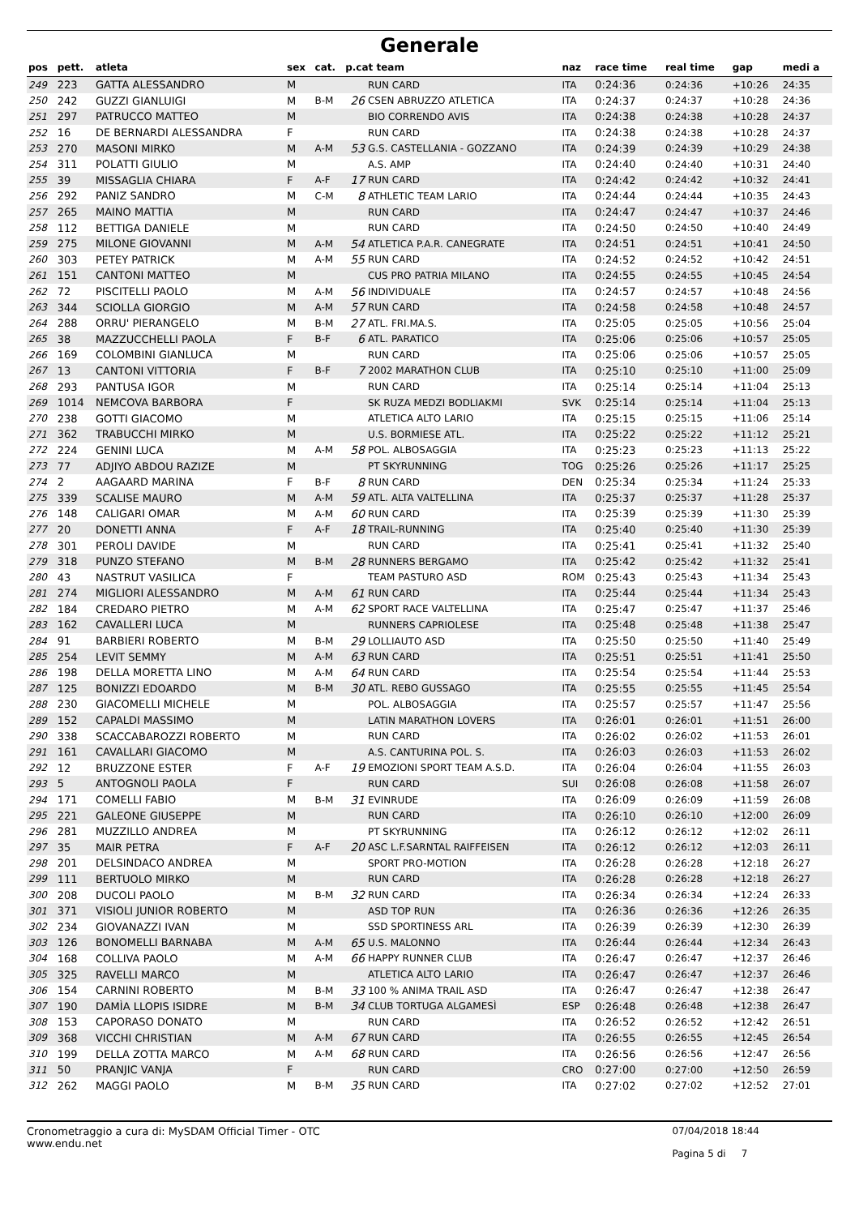Generale
| pos | pett. | atleta | sex | cat. | p.cat team | | naz | race time | real time | gap | medi a |
| --- | --- | --- | --- | --- | --- | --- | --- | --- | --- | --- | --- |
| 249 | 223 | GATTA ALESSANDRO | M | | | RUN CARD | ITA | 0:24:36 | 0:24:36 | +10:26 | 24:35 |
| 250 | 242 | GUZZI GIANLUIGI | M | B-M | 26 | CSEN ABRUZZO ATLETICA | ITA | 0:24:37 | 0:24:37 | +10:28 | 24:36 |
| 251 | 297 | PATRUCCO MATTEO | M | | | BIO CORRENDO AVIS | ITA | 0:24:38 | 0:24:38 | +10:28 | 24:37 |
| 252 | 16 | DE BERNARDI ALESSANDRA | F | | | RUN CARD | ITA | 0:24:38 | 0:24:38 | +10:28 | 24:37 |
| 253 | 270 | MASONI MIRKO | M | A-M | 53 | G.S. CASTELLANIA - GOZZANO | ITA | 0:24:39 | 0:24:39 | +10:29 | 24:38 |
| 254 | 311 | POLATTI GIULIO | M | | | A.S. AMP | ITA | 0:24:40 | 0:24:40 | +10:31 | 24:40 |
| 255 | 39 | MISSAGLIA CHIARA | F | A-F | 17 | RUN CARD | ITA | 0:24:42 | 0:24:42 | +10:32 | 24:41 |
| 256 | 292 | PANIZ SANDRO | M | C-M | 8 | ATHLETIC TEAM LARIO | ITA | 0:24:44 | 0:24:44 | +10:35 | 24:43 |
| 257 | 265 | MAINO MATTIA | M | | | RUN CARD | ITA | 0:24:47 | 0:24:47 | +10:37 | 24:46 |
| 258 | 112 | BETTIGA DANIELE | M | | | RUN CARD | ITA | 0:24:50 | 0:24:50 | +10:40 | 24:49 |
| 259 | 275 | MILONE GIOVANNI | M | A-M | 54 | ATLETICA P.A.R. CANEGRATE | ITA | 0:24:51 | 0:24:51 | +10:41 | 24:50 |
| 260 | 303 | PETEY PATRICK | M | A-M | 55 | RUN CARD | ITA | 0:24:52 | 0:24:52 | +10:42 | 24:51 |
| 261 | 151 | CANTONI MATTEO | M | | | CUS PRO PATRIA MILANO | ITA | 0:24:55 | 0:24:55 | +10:45 | 24:54 |
| 262 | 72 | PISCITELLI PAOLO | M | A-M | 56 | INDIVIDUALE | ITA | 0:24:57 | 0:24:57 | +10:48 | 24:56 |
| 263 | 344 | SCIOLLA GIORGIO | M | A-M | 57 | RUN CARD | ITA | 0:24:58 | 0:24:58 | +10:48 | 24:57 |
| 264 | 288 | ORRU' PIERANGELO | M | B-M | 27 | ATL. FRI.MA.S. | ITA | 0:25:05 | 0:25:05 | +10:56 | 25:04 |
| 265 | 38 | MAZZUCCHELLI PAOLA | F | B-F | 6 | ATL. PARATICO | ITA | 0:25:06 | 0:25:06 | +10:57 | 25:05 |
| 266 | 169 | COLOMBINI GIANLUCA | M | | | RUN CARD | ITA | 0:25:06 | 0:25:06 | +10:57 | 25:05 |
| 267 | 13 | CANTONI VITTORIA | F | B-F | 7 | 2002 MARATHON CLUB | ITA | 0:25:10 | 0:25:10 | +11:00 | 25:09 |
| 268 | 293 | PANTUSA IGOR | M | | | RUN CARD | ITA | 0:25:14 | 0:25:14 | +11:04 | 25:13 |
| 269 | 1014 | NEMCOVA BARBORA | F | | | SK RUZA MEDZI BODLIAKMI | SVK | 0:25:14 | 0:25:14 | +11:04 | 25:13 |
| 270 | 238 | GOTTI GIACOMO | M | | | ATLETICA ALTO LARIO | ITA | 0:25:15 | 0:25:15 | +11:06 | 25:14 |
| 271 | 362 | TRABUCCHI MIRKO | M | | | U.S. BORMIESE ATL. | ITA | 0:25:22 | 0:25:22 | +11:12 | 25:21 |
| 272 | 224 | GENINI LUCA | M | A-M | 58 | POL. ALBOSAGGIA | ITA | 0:25:23 | 0:25:23 | +11:13 | 25:22 |
| 273 | 77 | ADJIYO ABDOU RAZIZE | M | | | PT SKYRUNNING | TOG | 0:25:26 | 0:25:26 | +11:17 | 25:25 |
| 274 | 2 | AAGAARD MARINA | F | B-F | 8 | RUN CARD | DEN | 0:25:34 | 0:25:34 | +11:24 | 25:33 |
| 275 | 339 | SCALISE MAURO | M | A-M | 59 | ATL. ALTA VALTELLINA | ITA | 0:25:37 | 0:25:37 | +11:28 | 25:37 |
| 276 | 148 | CALIGARI OMAR | M | A-M | 60 | RUN CARD | ITA | 0:25:39 | 0:25:39 | +11:30 | 25:39 |
| 277 | 20 | DONETTI ANNA | F | A-F | 18 | TRAIL-RUNNING | ITA | 0:25:40 | 0:25:40 | +11:30 | 25:39 |
| 278 | 301 | PEROLI DAVIDE | M | | | RUN CARD | ITA | 0:25:41 | 0:25:41 | +11:32 | 25:40 |
| 279 | 318 | PUNZO STEFANO | M | B-M | 28 | RUNNERS BERGAMO | ITA | 0:25:42 | 0:25:42 | +11:32 | 25:41 |
| 280 | 43 | NASTRUT VASILICA | F | | | TEAM PASTURO ASD | ROM | 0:25:43 | 0:25:43 | +11:34 | 25:43 |
| 281 | 274 | MIGLIORI ALESSANDRO | M | A-M | 61 | RUN CARD | ITA | 0:25:44 | 0:25:44 | +11:34 | 25:43 |
| 282 | 184 | CREDARO PIETRO | M | A-M | 62 | SPORT RACE VALTELLINA | ITA | 0:25:47 | 0:25:47 | +11:37 | 25:46 |
| 283 | 162 | CAVALLERI LUCA | M | | | RUNNERS CAPRIOLESE | ITA | 0:25:48 | 0:25:48 | +11:38 | 25:47 |
| 284 | 91 | BARBIERI ROBERTO | M | B-M | 29 | LOLLIAUTO ASD | ITA | 0:25:50 | 0:25:50 | +11:40 | 25:49 |
| 285 | 254 | LEVIT SEMMY | M | A-M | 63 | RUN CARD | ITA | 0:25:51 | 0:25:51 | +11:41 | 25:50 |
| 286 | 198 | DELLA MORETTA LINO | M | A-M | 64 | RUN CARD | ITA | 0:25:54 | 0:25:54 | +11:44 | 25:53 |
| 287 | 125 | BONIZZI EDOARDO | M | B-M | 30 | ATL. REBO GUSSAGO | ITA | 0:25:55 | 0:25:55 | +11:45 | 25:54 |
| 288 | 230 | GIACOMELLI MICHELE | M | | | POL. ALBOSAGGIA | ITA | 0:25:57 | 0:25:57 | +11:47 | 25:56 |
| 289 | 152 | CAPALDI MASSIMO | M | | | LATIN MARATHON LOVERS | ITA | 0:26:01 | 0:26:01 | +11:51 | 26:00 |
| 290 | 338 | SCACCABAROZZI ROBERTO | M | | | RUN CARD | ITA | 0:26:02 | 0:26:02 | +11:53 | 26:01 |
| 291 | 161 | CAVALLARI GIACOMO | M | | | A.S. CANTURINA POL. S. | ITA | 0:26:03 | 0:26:03 | +11:53 | 26:02 |
| 292 | 12 | BRUZZONE ESTER | F | A-F | 19 | EMOZIONI SPORT TEAM A.S.D. | ITA | 0:26:04 | 0:26:04 | +11:55 | 26:03 |
| 293 | 5 | ANTOGNOLI PAOLA | F | | | RUN CARD | SUI | 0:26:08 | 0:26:08 | +11:58 | 26:07 |
| 294 | 171 | COMELLI FABIO | M | B-M | 31 | EVINRUDE | ITA | 0:26:09 | 0:26:09 | +11:59 | 26:08 |
| 295 | 221 | GALEONE GIUSEPPE | M | | | RUN CARD | ITA | 0:26:10 | 0:26:10 | +12:00 | 26:09 |
| 296 | 281 | MUZZILLO ANDREA | M | | | PT SKYRUNNING | ITA | 0:26:12 | 0:26:12 | +12:02 | 26:11 |
| 297 | 35 | MAIR PETRA | F | A-F | 20 | ASC L.F.SARNTAL RAIFFEISEN | ITA | 0:26:12 | 0:26:12 | +12:03 | 26:11 |
| 298 | 201 | DELSINDACO ANDREA | M | | | SPORT PRO-MOTION | ITA | 0:26:28 | 0:26:28 | +12:18 | 26:27 |
| 299 | 111 | BERTUOLO MIRKO | M | | | RUN CARD | ITA | 0:26:28 | 0:26:28 | +12:18 | 26:27 |
| 300 | 208 | DUCOLI PAOLO | M | B-M | 32 | RUN CARD | ITA | 0:26:34 | 0:26:34 | +12:24 | 26:33 |
| 301 | 371 | VISIOLI JUNIOR ROBERTO | M | | | ASD TOP RUN | ITA | 0:26:36 | 0:26:36 | +12:26 | 26:35 |
| 302 | 234 | GIOVANAZZI IVAN | M | | | SSD SPORTINESS ARL | ITA | 0:26:39 | 0:26:39 | +12:30 | 26:39 |
| 303 | 126 | BONOMELLI BARNABA | M | A-M | 65 | U.S. MALONNO | ITA | 0:26:44 | 0:26:44 | +12:34 | 26:43 |
| 304 | 168 | COLLIVA PAOLO | M | A-M | 66 | HAPPY RUNNER CLUB | ITA | 0:26:47 | 0:26:47 | +12:37 | 26:46 |
| 305 | 325 | RAVELLI MARCO | M | | | ATLETICA ALTO LARIO | ITA | 0:26:47 | 0:26:47 | +12:37 | 26:46 |
| 306 | 154 | CARNINI ROBERTO | M | B-M | 33 | 100 % ANIMA TRAIL ASD | ITA | 0:26:47 | 0:26:47 | +12:38 | 26:47 |
| 307 | 190 | DAMÌA LLOPIS ISIDRE | M | B-M | 34 | CLUB TORTUGA ALGAMESÌ | ESP | 0:26:48 | 0:26:48 | +12:38 | 26:47 |
| 308 | 153 | CAPORASO DONATO | M | | | RUN CARD | ITA | 0:26:52 | 0:26:52 | +12:42 | 26:51 |
| 309 | 368 | VICCHI CHRISTIAN | M | A-M | 67 | RUN CARD | ITA | 0:26:55 | 0:26:55 | +12:45 | 26:54 |
| 310 | 199 | DELLA ZOTTA MARCO | M | A-M | 68 | RUN CARD | ITA | 0:26:56 | 0:26:56 | +12:47 | 26:56 |
| 311 | 50 | PRANJIC VANJA | F | | | RUN CARD | CRO | 0:27:00 | 0:27:00 | +12:50 | 26:59 |
| 312 | 262 | MAGGI PAOLO | M | B-M | 35 | RUN CARD | ITA | 0:27:02 | 0:27:02 | +12:52 | 27:01 |
Cronometraggio a cura di: MySDAM Official Timer - OTC
www.endu.net
07/04/2018 18:44
Pagina 5 di 7